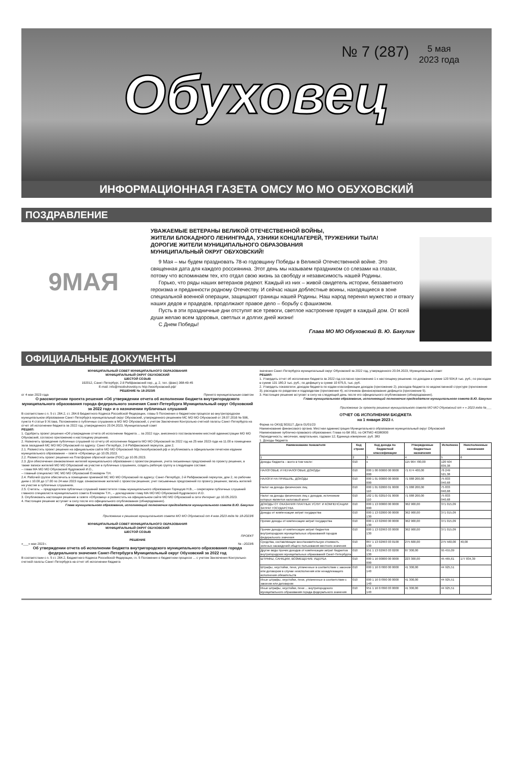№ 7 (287) 5 мая
2023 года
Обуховец
ИНФОРМАЦИОННАЯ ГАЗЕТА ОМСУ МО МО ОБУХОВСКИЙ
ПОЗДРАВЛЕНИЕ
9МАЯ
УВАЖАЕМЫЕ ВЕТЕРАНЫ ВЕЛИКОЙ ОТЕЧЕСТВЕННОЙ ВОЙНЫ,
ЖИТЕЛИ БЛОКАДНОГО ЛЕНИНГРАДА, УЗНИКИ КОНЦЛАГЕРЕЙ, ТРУЖЕНИКИ ТЫЛА!
ДОРОГИЕ ЖИТЕЛИ МУНИЦИПАЛЬНОГО ОБРАЗОВАНИЯ
МУНИЦИПАЛЬНЫЙ ОКРУГ ОБУХОВСКИЙ!
9 Мая – мы будем праздновать 78-ю годовщину Победы в Великой Отечественной войне. Это священная дата для каждого россиянина. Этот день мы называем праздником со слезами на глазах, потому что вспоминаем тех, кто отдал свою жизнь за свободу и независимость нашей Родины.
Горько, что ряды наших ветеранов редеют. Каждый из них – живой свидетель истории, беззаветного героизма и преданности родному Отечеству. И сейчас наши доблестные воины, находящиеся в зоне специальной военной операции, защищают границы нашей Родины. Наш народ перенял мужество и отвагу наших дедов и прадедов, продолжают правое дело – борьбу с фашизмом.
Пусть в эти праздничные дни отступят все тревоги, светлое настроение придет в каждый дом. От всей души желаю всем здоровья, светлых и долгих дней жизни!
С Днем Победы!
Глава МО МО Обуховский В. Ю. Бакулин
ОФИЦИАЛЬНЫЕ ДОКУМЕНТЫ
МУНИЦИПАЛЬНЫЙ СОВЕТ МУНИЦИПАЛЬНОГО ОБРАЗОВАНИЯ
МУНИЦИПАЛЬНЫЙ ОКРУГ ОБУХОВСКИЙ
ШЕСТОЙ СОЗЫВ
192012, Санкт-Петербург, 2-й Рабфаковский пер., д. 2, тел. (факс) 368-49-45
E-mail: info@moobuhovskiy.ru http://мообуховский.рф/
РЕШЕНИЕ № 18-2023/6
от 4 мая 2023 года Принято муниципальным советом
О рассмотрении проекта решения «Об утверждении отчета об исполнении бюджета внутригородского муниципального образования города федерального значения Санкт-Петербурга Муниципальный округ Обуховский за 2022 год» и о назначении публичных слушаний
В соответствии с п. 5 ст. 264.2, ст. 264.6 Бюджетного Кодекса Российской Федерации, главы 5 Положения о бюджетном процессе во внутригородском муниципальном образовании Санкт-Петербурга муниципальный округ Обуховский, утвержденного решением МС МО МО Обуховский от 28.07.2016 № 596, пункта 4 статьи 9 Устава, Положением о публичных слушаниях в МО МО Обуховский, с учетом Заключения Контрольно-счетной палаты Санкт-Петербурга на отчет об исполнении бюджета за 2022 год, утвержденного 20.04.2023, Муниципальный совет
РЕШИЛ:
1. Одобрить проект решения «Об утверждении отчета об исполнении бюджета ... за 2022 год», внесенного постановлением местной администрации МО МО Обуховский, согласно приложению к настоящему решению.
2. Назначить проведение публичных слушаний по отчету об исполнении бюджета МО МО Обуховский за 2022 год на 25 мая 2023 года на 11.00 в помещении зала заседаний МС МО МО Обуховский по адресу: Санкт-Петербург, 2-й Рабфаковский переулок, дом 2.
2.1. Разместить проект решения на официальном сайте МО МО Обуховский http://мообуховский.рф и опубликовать в официальном печатном издании муниципального образования – газете «Обуховец» до 10.05.2023.
2.2. Разместить проект решения на Платформе обратной связи (ПОС) до 10.05.2023.
2.3. Для обеспечения ознакомления жителей муниципального образования с проектом решения, учета письменных предложений по проекту решения, а также записи жителей МО МО Обуховский на участие в публичных слушаниях, создать рабочую группу в следующем составе:
– глава МА МО МО Обуховский Кудровский И.О.,
– главный специалист МС МО МО Обуховский Егиазарян Т.Н.
2.4. Рабочей группе обеспечить в помещении приемной МС МО МО Обуховский по адресу: Санкт-Петербург, 2-й Рабфаковский переулок, дом 2, по рабочим дням с 10.00 до 17.00 по 24 мая 2023 года: ознакомление жителей с проектом решения; учет письменных предложений по проекту решения; запись жителей на участие в публичных слушаниях.
2.5. Считать: – председателем публичных слушаний заместителя главы муниципального образования Горецкую Н.В., – секретарем публичных слушаний главного специалиста муниципального совета Егиазарян Т.Н., – докладчиком главу МА МО МО Обуховский Кудровского И.О.
3. Опубликовать настоящее решение в газете «Обуховец» и разместить на официальном сайте МО МО Обуховский в сети Интернет до 10.05.2023.
4. Настоящее решение вступает в силу после его официального опубликования (обнародования).
Глава муниципального образования, исполняющий полномочия председателя муниципального совета В.Ю. Бакулин
Приложение к решению муниципального совета МО МО Обуховский от 4 мая 2023 года № 18-2023/6
МУНИЦИПАЛЬНЫЙ СОВЕТ МУНИЦИПАЛЬНОГО ОБРАЗОВАНИЯ
МУНИЦИПАЛЬНЫЙ ОКРУГ ОБУХОВСКИЙ
ШЕСТОЙ СОЗЫВ
ПРОЕКТ
РЕШЕНИЕ
«___» мая 2023 г. № –2023/6
Об утверждении отчета об исполнении бюджета внутригородского муниципального образования города федерального значения Санкт-Петербурга Муниципальный округ Обуховский за 2022 год
В соответствии с п. 5 ст. 264.2, Бюджетного Кодекса Российской Федерации, гл. 5 Положения о бюджетном процессе ... с учетом Заключения Контрольно-счетной палаты Санкт-Петербурга на отчет об исполнении бюджета
значения Санкт-Петербурга муниципальный округ Обуховский за 2022 год, утвержденного 20.04.2023, Муниципальный совет
РЕШИЛ:
1. Утвердить отчет об исполнении бюджета за 2022 год согласно приложению 1 к настоящему решению: по доходам в сумме 120 504,8 тыс. руб.; по расходам в сумме 131 180,3 тыс. руб.; по дефициту в сумме 10 675,5, тыс. руб.
2. Утвердить показатели: доходов бюджета по кодам классификации доходов (приложение 2); расходов бюджета по ведомственной структуре (приложение 3); расходов по разделам и подразделам (приложение 4); источников финансирования дефицита (приложение 5).
3. Настоящее решение вступает в силу на следующий день после его официального опубликования (обнародования).
Глава муниципального образования, исполняющий полномочия председателя муниципального совета В.Ю. Бакулин
Приложение 1к проекту решения муниципального совета МО МО Обуховский от « » 2023 года №___
ОТЧЕТ ОБ ИСПОЛНЕНИИ БЮДЖЕТА
на 1 января 2023 г.
Форма по ОКУД 503117; Дата 01/01/23
Наименование финансового органа: Местная администрация Муниципального образования муниципальный округ Обуховский
Наименование публично-правового образования: Глава по БК 951; по ОКТМО 40380000
Периодичность: месячная, квартальная, годовая 12; Единица измерения: руб. 383
1. Доходы бюджета
| Наименование показателя | Код строки | Код дохода по бюджетной классификации | Утвержденные бюджетные назначения | Исполнено | Неисполненные назначения |
| --- | --- | --- | --- | --- | --- |
| 1 | 2 | 3 | 4 | 5 | 6 |
| Доходы бюджета – всего в том числе: | 010 | x | 115 964 700,00 | 120 504 839,38 | |
| НАЛОГОВЫЕ И НЕНАЛОГОВЫЕ ДОХОДЫ | 010 | 000 1 00 00000 00 0000 000 | 71 674 400,00 | 76 249 521,38 | |
| НАЛОГИ НА ПРИБЫЛЬ, ДОХОДЫ | 010 | 000 1 01 00000 00 0000 000 | 71 088 200,00 | 75 833 040,68 | |
| Налог на доходы физических лиц | 010 | 000 1 01 02000 01 0000 110 | 71 088 200,00 | 75 833 040,68 | |
| Налог на доходы физических лиц с доходов, источником которых является налоговый агент | 010 | 182 1 01 02010 01 0000 110 | 71 088 200,00 | 75 833 040,68 | |
| ДОХОДЫ ОТ ОКАЗАНИЯ ПЛАТНЫХ УСЛУГ И КОМПЕНСАЦИИ ЗАТРАТ ГОСУДАРСТВА | 010 | 000 1 13 00000 00 0000 000 | 362 900,00 | 371 015,09 | |
| Доходы от компенсации затрат государства | 010 | 000 1 13 02000 00 0000 130 | 362 900,00 | 371 015,09 | |
| Прочие доходы от компенсации затрат государства | 010 | 000 1 13 02990 00 0000 130 | 362 900,00 | 371 015,09 | |
| Прочие доходы от компенсации затрат бюджетов внутригородских муниципальных образований городов федерального значения | 010 | 000 1 13 02993 03 0000 130 | 362 900,00 | 371 015,09 | |
| Средства, составляющие восстановительную стоимость зеленых насаждений общего пользования местного значения | 010 | 867 1 13 02993 03 0100 130 | 275 600,00 | 275 560,00 | 40,00 |
| Другие виды прочих доходов от компенсации затрат бюджетов внутригородских муниципальных образований Санкт-Петербурга | 010 | 951 1 13 02993 03 0200 130 | 87 300,00 | 95 455,09 | |
| ШТРАФЫ, САНКЦИИ, ВОЗМЕЩЕНИЕ УЩЕРБА | 010 | 000 1 16 00000 00 0000 000 | 223 300,00 | 45 465,61 | 177 834,39 |
| Штрафы, неустойки, пени, уплаченные в соответствии с законом или договором в случае неисполнения или ненадлежащего исполнения обязательств | 010 | 000 1 16 07000 00 0000 140 | 41 300,00 | 44 925,51 | |
| Иные штрафы, неустойки, пени, уплаченные в соответствии с законом или договором | 010 | 000 1 16 07090 00 0000 140 | 41 300,00 | 44 925,51 | |
| Иные штрафы, неустойки, пени ... внутригородского муниципального образования города федерального значения | 010 | 951 1 16 07090 03 0000 140 | 41 300,00 | 44 925,51 | |